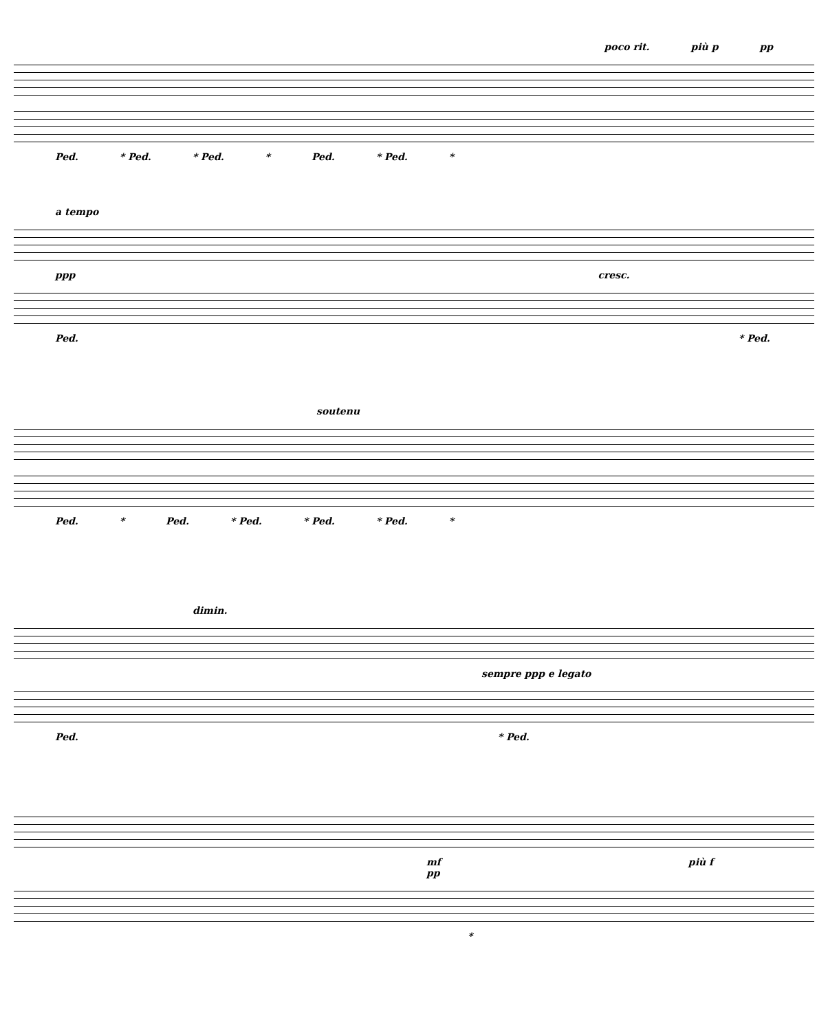poco rit. più p pp
Ped. * Ped. * Ped. * Ped. * Ped. *
a tempo
ppp cresc.
Ped. * Ped.
soutenu
Ped. * Ped. * Ped. * Ped. * Ped. *
dimin.
sempre ppp e legato
Ped. * Ped.
mf più f
pp
*